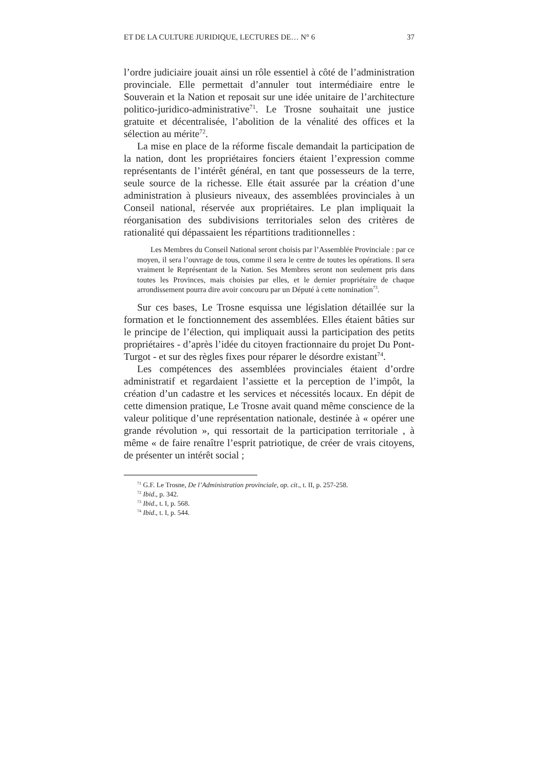ET DE LA CULTURE JURIDIQUE, LECTURES DE… N° 6 37
l’ordre judiciaire jouait ainsi un rôle essentiel à côté de l’administration provinciale. Elle permettait d’annuler tout intermédiaire entre le Souverain et la Nation et reposait sur une idée unitaire de l’architecture politico-juridico-administrative<sup>71</sup>. Le Trosne souhaitait une justice gratuite et décentralisée, l’abolition de la vénalité des offices et la sélection au mérite<sup>72</sup>.
La mise en place de la réforme fiscale demandait la participation de la nation, dont les propriétaires fonciers étaient l’expression comme représentants de l’intérêt général, en tant que possesseurs de la terre, seule source de la richesse. Elle était assurée par la création d’une administration à plusieurs niveaux, des assemblées provinciales à un Conseil national, réservée aux propriétaires. Le plan impliquait la réorganisation des subdivisions territoriales selon des critères de rationalité qui dépassaient les répartitions traditionnelles :
Les Membres du Conseil National seront choisis par l’Assemblée Provinciale : par ce moyen, il sera l’ouvrage de tous, comme il sera le centre de toutes les opérations. Il sera vraiment le Représentant de la Nation. Ses Membres seront non seulement pris dans toutes les Provinces, mais choisies par elles, et le dernier propriétaire de chaque arrondissement pourra dire avoir concouru par un Député à cette nomination<sup>73</sup>.
Sur ces bases, Le Trosne esquissa une législation détaillée sur la formation et le fonctionnement des assemblées. Elles étaient bâties sur le principe de l’élection, qui impliquait aussi la participation des petits propriétaires - d’après l’idée du citoyen fractionnaire du projet Du Pont-Turgot - et sur des règles fixes pour réparer le désordre existant<sup>74</sup>.
Les compétences des assemblées provinciales étaient d’ordre administratif et regardaient l’assiette et la perception de l’impôt, la création d’un cadastre et les services et nécessités locaux. En dépit de cette dimension pratique, Le Trosne avait quand même conscience de la valeur politique d’une représentation nationale, destinée à « opérer une grande révolution », qui ressortait de la participation territoriale , à même « de faire renaître l’esprit patriotique, de créer de vrais citoyens, de présenter un intérêt social ;
<sup>71</sup> G.F. Le Trosne, De l’Administration provinciale, op. cit., t. II, p. 257-258.
<sup>72</sup> Ibid., p. 342.
<sup>73</sup> Ibid., t. I, p. 568.
<sup>74</sup> Ibid., t. I, p. 544.